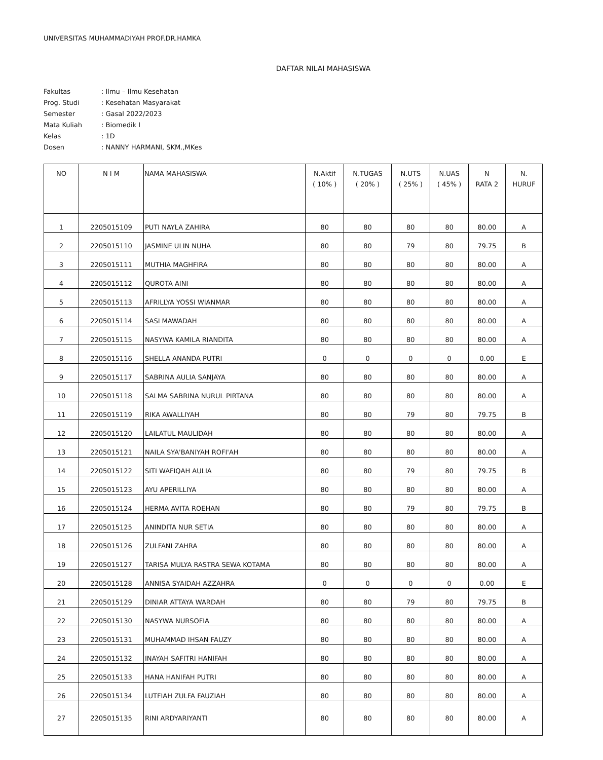UNIVERSITAS MUHAMMADIYAH PROF.DR.HAMKA
DAFTAR NILAI MAHASISWA
| Fakultas | : Ilmu – Ilmu Kesehatan |
| Prog. Studi | : Kesehatan Masyarakat |
| Semester | : Gasal 2022/2023 |
| Mata Kuliah | : Biomedik I |
| Kelas | : 1D |
| Dosen | : NANNY HARMANI, SKM.,MKes |
| NO | N I M | NAMA MAHASISWA | N.Aktif ( 10% ) | N.TUGAS ( 20% ) | N.UTS ( 25% ) | N.UAS ( 45% ) | N RATA 2 | N. HURUF |
| --- | --- | --- | --- | --- | --- | --- | --- | --- |
| 1 | 2205015109 | PUTI NAYLA ZAHIRA | 80 | 80 | 80 | 80 | 80.00 | A |
| 2 | 2205015110 | JASMINE ULIN NUHA | 80 | 80 | 79 | 80 | 79.75 | B |
| 3 | 2205015111 | MUTHIA MAGHFIRA | 80 | 80 | 80 | 80 | 80.00 | A |
| 4 | 2205015112 | QUROTA AINI | 80 | 80 | 80 | 80 | 80.00 | A |
| 5 | 2205015113 | AFRILLYA YOSSI WIANMAR | 80 | 80 | 80 | 80 | 80.00 | A |
| 6 | 2205015114 | SASI MAWADAH | 80 | 80 | 80 | 80 | 80.00 | A |
| 7 | 2205015115 | NASYWA KAMILA RIANDITA | 80 | 80 | 80 | 80 | 80.00 | A |
| 8 | 2205015116 | SHELLA ANANDA PUTRI | 0 | 0 | 0 | 0 | 0.00 | E |
| 9 | 2205015117 | SABRINA AULIA SANJAYA | 80 | 80 | 80 | 80 | 80.00 | A |
| 10 | 2205015118 | SALMA SABRINA NURUL PIRTANA | 80 | 80 | 80 | 80 | 80.00 | A |
| 11 | 2205015119 | RIKA AWALLIYAH | 80 | 80 | 79 | 80 | 79.75 | B |
| 12 | 2205015120 | LAILATUL MAULIDAH | 80 | 80 | 80 | 80 | 80.00 | A |
| 13 | 2205015121 | NAILA SYA'BANIYAH ROFI'AH | 80 | 80 | 80 | 80 | 80.00 | A |
| 14 | 2205015122 | SITI WAFIQAH AULIA | 80 | 80 | 79 | 80 | 79.75 | B |
| 15 | 2205015123 | AYU APERILLIYA | 80 | 80 | 80 | 80 | 80.00 | A |
| 16 | 2205015124 | HERMA AVITA ROEHAN | 80 | 80 | 79 | 80 | 79.75 | B |
| 17 | 2205015125 | ANINDITA NUR SETIA | 80 | 80 | 80 | 80 | 80.00 | A |
| 18 | 2205015126 | ZULFANI ZAHRA | 80 | 80 | 80 | 80 | 80.00 | A |
| 19 | 2205015127 | TARISA MULYA RASTRA SEWA KOTAMA | 80 | 80 | 80 | 80 | 80.00 | A |
| 20 | 2205015128 | ANNISA SYAIDAH AZZAHRA | 0 | 0 | 0 | 0 | 0.00 | E |
| 21 | 2205015129 | DINIAR ATTAYA WARDAH | 80 | 80 | 79 | 80 | 79.75 | B |
| 22 | 2205015130 | NASYWA NURSOFIA | 80 | 80 | 80 | 80 | 80.00 | A |
| 23 | 2205015131 | MUHAMMAD IHSAN FAUZY | 80 | 80 | 80 | 80 | 80.00 | A |
| 24 | 2205015132 | INAYAH SAFITRI HANIFAH | 80 | 80 | 80 | 80 | 80.00 | A |
| 25 | 2205015133 | HANA HANIFAH PUTRI | 80 | 80 | 80 | 80 | 80.00 | A |
| 26 | 2205015134 | LUTFIAH ZULFA FAUZIAH | 80 | 80 | 80 | 80 | 80.00 | A |
| 27 | 2205015135 | RINI ARDYARIYANTI | 80 | 80 | 80 | 80 | 80.00 | A |